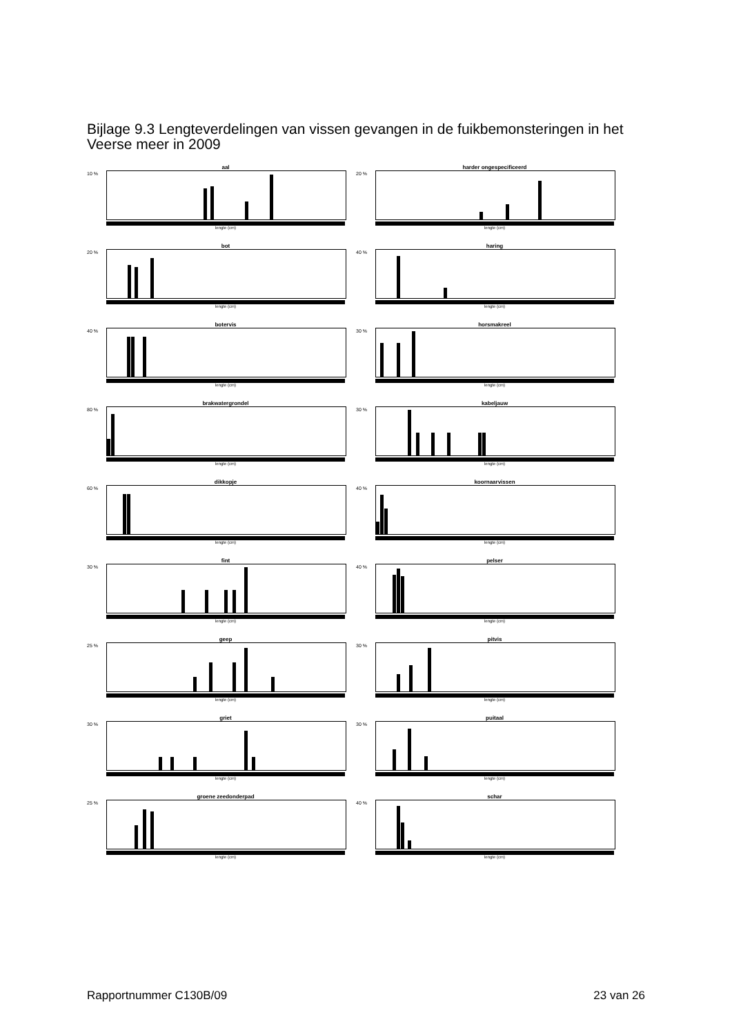Bijlage 9.3 Lengteverdelingen van vissen gevangen in de fuikbemonsteringen in het Veerse meer in 2009
aal
10 %
lengte (cm)
harder ongespecificeerd
20 %
lengte (cm)
bot
20 %
lengte (cm)
haring
40 %
lengte (cm)
botervis
40 %
lengte (cm)
horsmakreel
30 %
lengte (cm)
brakwatergrondel
80 %
lengte (cm)
kabeljauw
30 %
lengte (cm)
dikkopje
60 %
lengte (cm)
koornaarvissen
40 %
lengte (cm)
fint
30 %
lengte (cm)
pelser
40 %
lengte (cm)
geep
25 %
lengte (cm)
pitvis
30 %
lengte (cm)
griet
30 %
lengte (cm)
puitaal
30 %
lengte (cm)
groene zeedonderpad
25 %
lengte (cm)
schar
40 %
lengte (cm)
Rapportnummer C130B/09 23 van 26